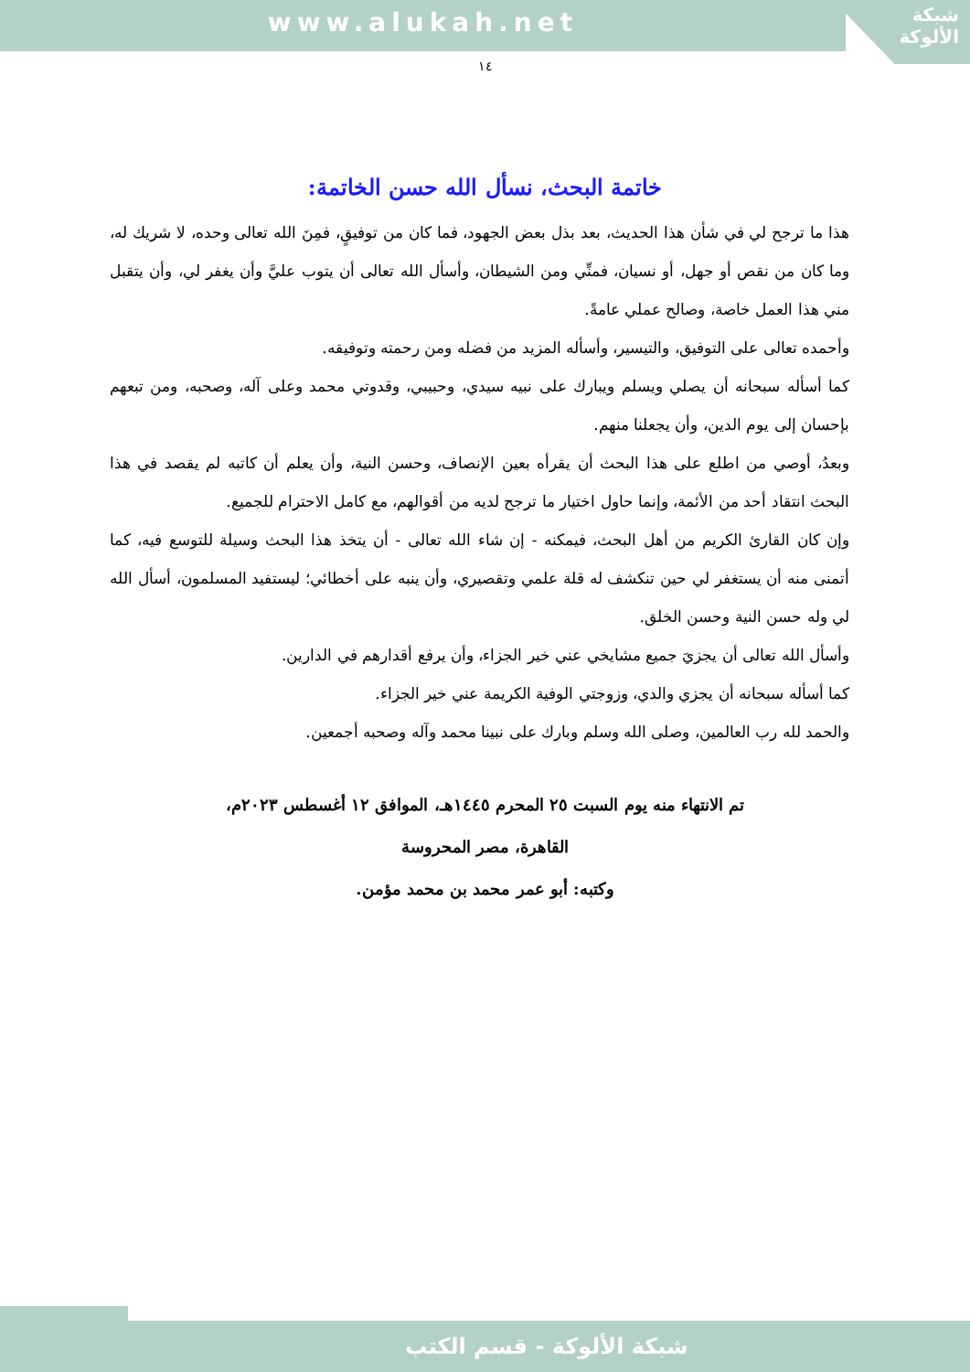www.alukah.net
شبكة
الألوكة
١٤
خاتمة البحث، نسأل الله حسن الخاتمة:
هذا ما ترجح لي في شأن هذا الحديث، بعد بذل بعض الجهود، فما كان من توفيقٍ، فمِنَ الله تعالى وحده، لا شريك له، وما كان من نقص أو جهل، أو نسيان، فمنِّي ومن الشيطان، وأسأل الله تعالى أن يتوب عليَّ وأن يغفر لي، وأن يتقبل مني هذا العمل خاصة، وصالح عملي عامةً.
وأحمده تعالى على التوفيق، والتيسير، وأسأله المزيد من فضله ومن رحمته وتوفيقه.
كما أسأله سبحانه أن يصلي ويسلم ويبارك على نبيه سيدي، وحبيبي، وقدوتي محمد وعلى آله، وصحبه، ومن تبعهم بإحسان إلى يوم الدين، وأن يجعلنا منهم.
وبعدُ، أوصي من اطلع على هذا البحث أن يقرأه بعين الإنصاف، وحسن النية، وأن يعلم أن كاتبه لم يقصد في هذا البحث انتقاد أحد من الأئمة، وإنما حاول اختيار ما ترجح لديه من أقوالهم، مع كامل الاحترام للجميع.
وإن كان القارئ الكريم من أهل البحث، فيمكنه - إن شاء الله تعالى - أن يتخذ هذا البحث وسيلة للتوسع فيه، كما أتمنى منه أن يستغفر لي حين تنكشف له قلة علمي وتقصيري، وأن ينبه على أخطائي؛ ليستفيد المسلمون، أسأل الله لي وله حسن النية وحسن الخلق.
وأسأل الله تعالى أن يجزيَ جميع مشايخي عني خير الجزاء، وأن يرفع أقدارهم في الدارين.
كما أسأله سبحانه أن يجزي والدي، وزوجتي الوفية الكريمة عني خير الجزاء.
والحمد لله رب العالمين، وصلى الله وسلم وبارك على نبينا محمد وآله وصحبه أجمعين.
تم الانتهاء منه يوم السبت ٢٥ المحرم ١٤٤٥هـ، الموافق ١٢ أغسطس ٢٠٢٣م،
القاهرة، مصر المحروسة
وكتبه: أبو عمر محمد بن محمد مؤمن.
شبكة الألوكة - قسم الكتب